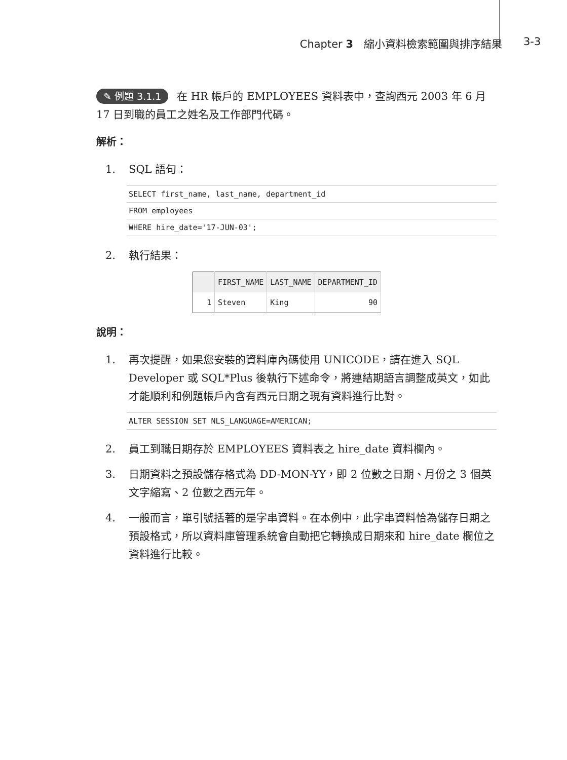Chapter 3　縮小資料檢索範圍與排序結果 3-3
✎ 例題 3.1.1 在 HR 帳戶的 EMPLOYEES 資料表中，查詢西元 2003 年 6 月 17 日到職的員工之姓名及工作部門代碼。
解析：
1. SQL 語句：
SELECT first_name, last_name, department_id
FROM employees
WHERE hire_date='17-JUN-03';
2. 執行結果：
| | FIRST_NAME | LAST_NAME | DEPARTMENT_ID |
| --- | --- | --- | --- |
| 1 | Steven | King | 90 |
說明：
1. 再次提醒，如果您安裝的資料庫內碼使用 UNICODE，請在進入 SQL Developer 或 SQL*Plus 後執行下述命令，將連結期語言調整成英文，如此才能順利和例題帳戶內含有西元日期之現有資料進行比對。
ALTER SESSION SET NLS_LANGUAGE=AMERICAN;
2. 員工到職日期存於 EMPLOYEES 資料表之 hire_date 資料欄內。
3. 日期資料之預設儲存格式為 DD-MON-YY，即 2 位數之日期、月份之 3 個英文字縮寫、2 位數之西元年。
4. 一般而言，單引號括著的是字串資料。在本例中，此字串資料恰為儲存日期之預設格式，所以資料庫管理系統會自動把它轉換成日期來和 hire_date 欄位之資料進行比較。